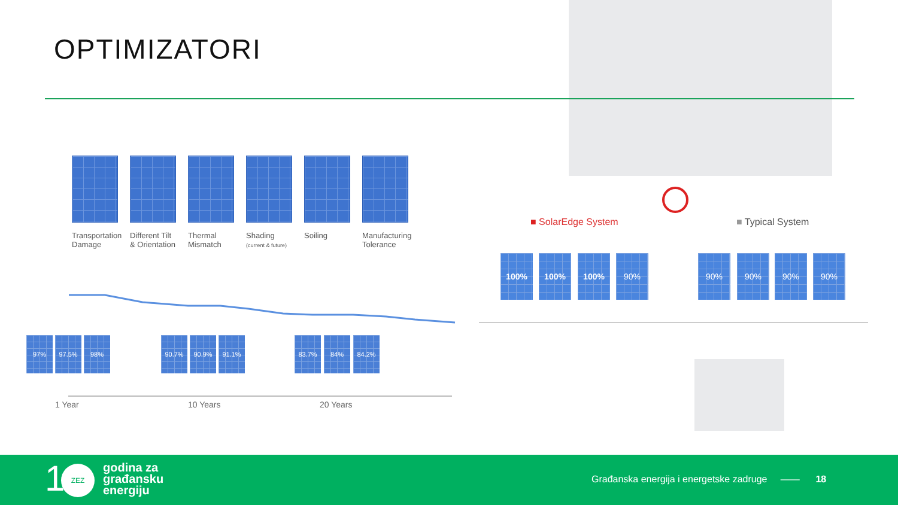OPTIMIZATORI
Transportation
Damage
Different Tilt
& Orientation
Thermal
Mismatch
Shading
(current & future)
Soiling Manufacturing
Tolerance
97% 97.5% 98% 90.7% 90.9% 91.1% 83.7% 84% 84.2%
1 Year 10 Years 20 Years
■ SolarEdge System ■ Typical System
100% 100% 100% 90% 90% 90% 90% 90%
1 ZEZ
godina za
građansku
energiju
Građanska energija i energetske zadruge —— 18